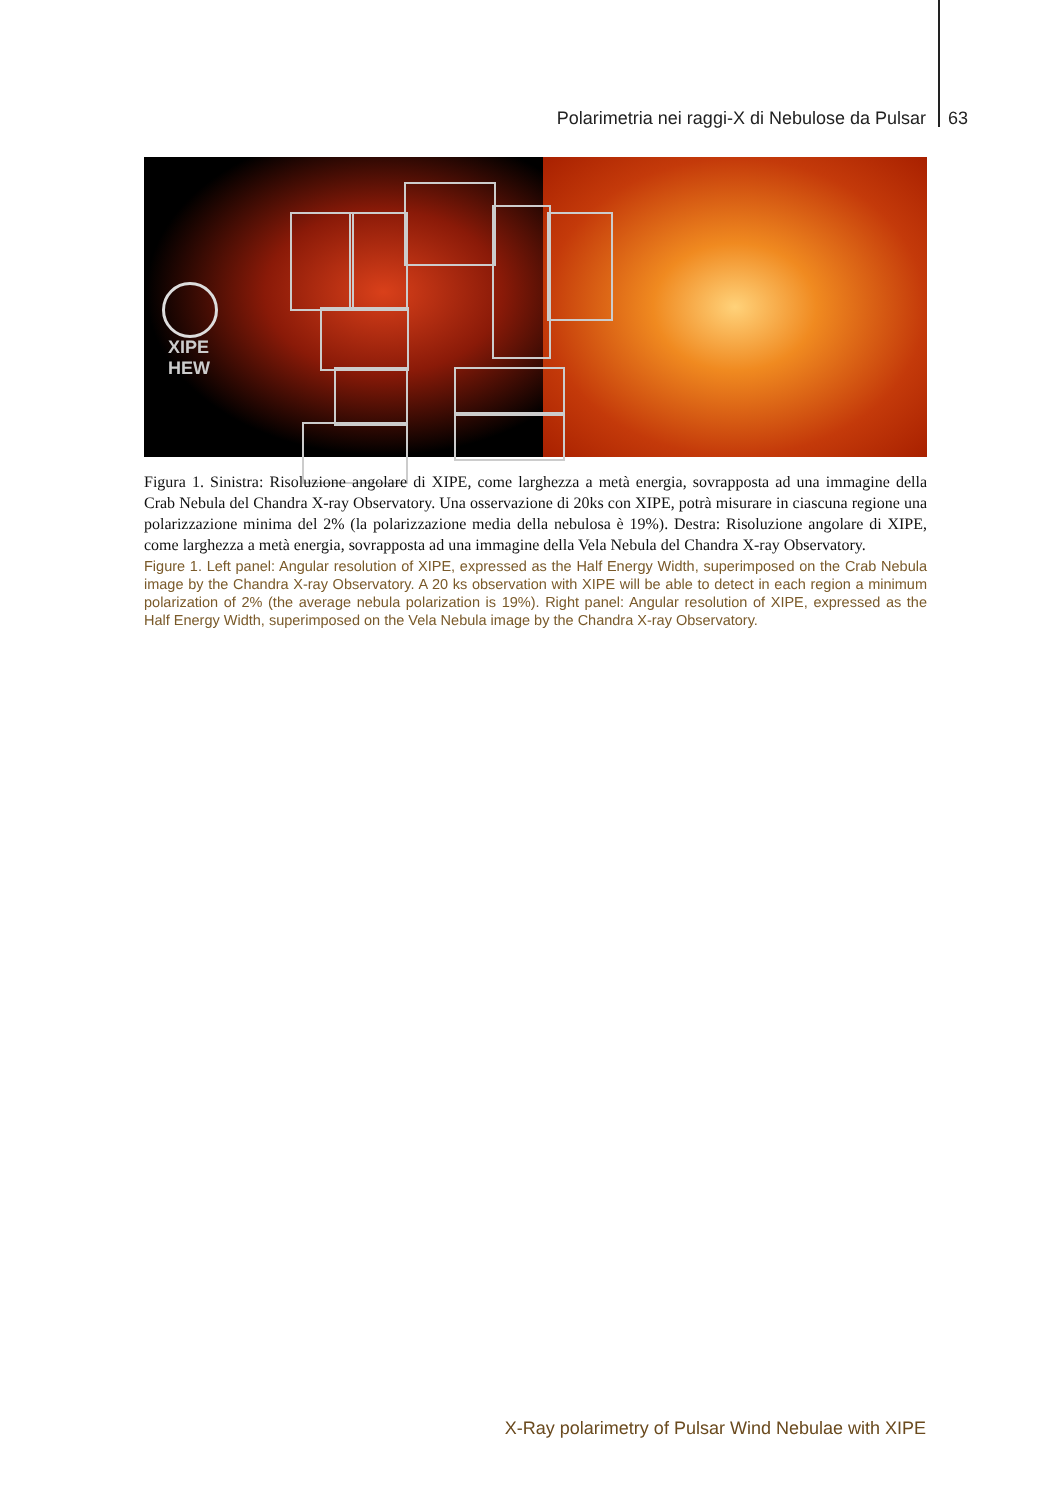Polarimetria nei raggi-X di Nebulose da Pulsar 63
XIPE
HEW
Figura 1. Sinistra: Risoluzione angolare di XIPE, come larghezza a metà energia, sovrapposta ad una immagine della Crab Nebula del Chandra X-ray Observatory. Una osservazione di 20ks con XIPE, potrà misurare in ciascuna regione una polarizzazione minima del 2% (la polarizzazione media della nebulosa è 19%). Destra: Risoluzione angolare di XIPE, come larghezza a metà energia, sovrapposta ad una immagine della Vela Nebula del Chandra X-ray Observatory.
Figure 1. Left panel: Angular resolution of XIPE, expressed as the Half Energy Width, superimposed on the Crab Nebula image by the Chandra X-ray Observatory. A 20 ks observation with XIPE will be able to detect in each region a minimum polarization of 2% (the average nebula polarization is 19%). Right panel: Angular resolution of XIPE, expressed as the Half Energy Width, superimposed on the Vela Nebula image by the Chandra X-ray Observatory.
X-Ray polarimetry of Pulsar Wind Nebulae with XIPE